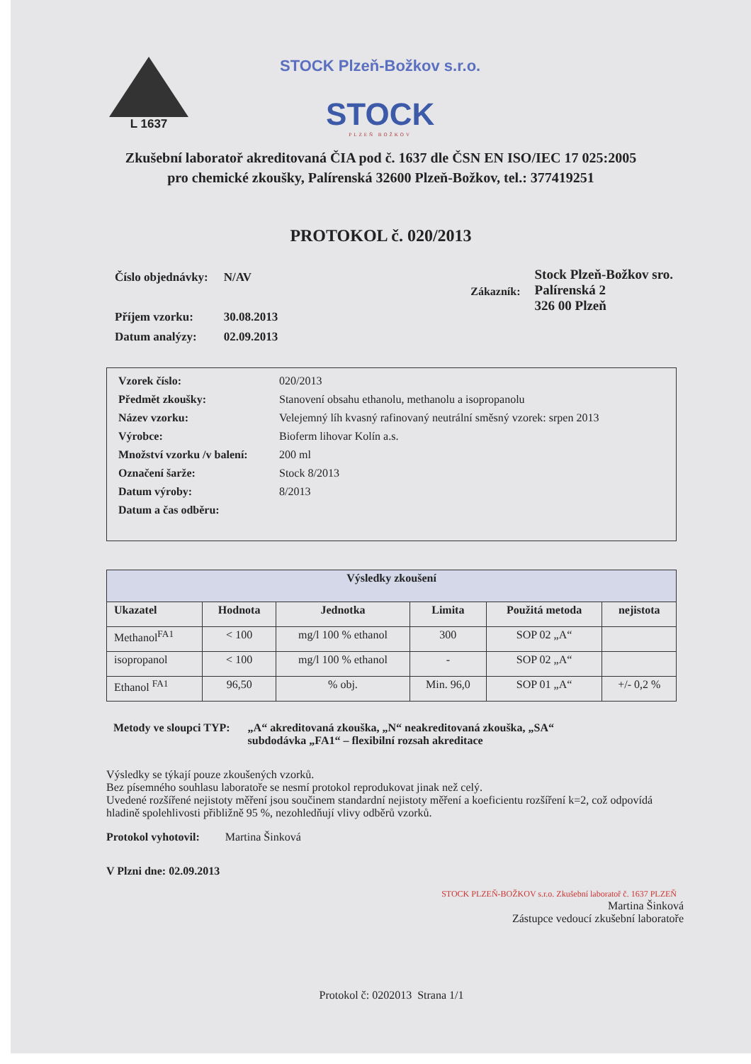L 1637
STOCK Plzeň-Božkov s.r.o.
STOCK
PLZEŇ BOŽKOV
Zkušební laboratoř akreditovaná ČIA pod č. 1637 dle ČSN EN ISO/IEC 17 025:2005
pro chemické zkoušky, Palírenská 32600 Plzeň-Božkov, tel.: 377419251
PROTOKOL č. 020/2013
| Číslo objednávky: | N/AV |
| Příjem vzorku: | 30.08.2013 |
| Datum analýzy: | 02.09.2013 |
Zákazník:
Stock Plzeň-Božkov sro.
Palírenská 2
326 00 Plzeň
| Vzorek číslo: | 020/2013 |
| Předmět zkoušky: | Stanovení obsahu ethanolu, methanolu a isopropanolu |
| Název vzorku: | Velejemný líh kvasný rafinovaný neutrální směsný vzorek: srpen 2013 |
| Výrobce: | Bioferm lihovar Kolín a.s. |
| Množství vzorku /v balení: | 200 ml |
| Označení šarže: | Stock 8/2013 |
| Datum výroby: | 8/2013 |
| Datum a čas odběru: | |
| Výsledky zkoušení | | | | | |
| --- | --- | --- | --- | --- | --- |
| Ukazatel | Hodnota | Jednotka | Limita | Použitá metoda | nejistota |
| Methanol<sup>FA1</sup> | < 100 | mg/l 100 % ethanol | 300 | SOP 02 „A“ | |
| isopropanol | < 100 | mg/l 100 % ethanol | - | SOP 02 „A“ | |
| Ethanol <sup>FA1</sup> | 96,50 | % obj. | Min. 96,0 | SOP 01 „A“ | +/- 0,2 % |
Metody ve sloupci TYP: „A“ akreditovaná zkouška, „N“ neakreditovaná zkouška, „SA“
subdodávka „FA1“ – flexibilní rozsah akreditace
Výsledky se týkají pouze zkoušených vzorků.
Bez písemného souhlasu laboratoře se nesmí protokol reprodukovat jinak než celý.
Uvedené rozšířené nejistoty měření jsou součinem standardní nejistoty měření a koeficientu rozšíření k=2, což odpovídá hladině spolehlivosti přibližně 95 %, nezohledňují vlivy odběrů vzorků.
Protokol vyhotovil: Martina Šinková
V Plzni dne: 02.09.2013
STOCK PLZEŇ-BOŽKOV s.r.o. Zkušební laboratoř č. 1637 PLZEŇ
Martina Šinková
Zástupce vedoucí zkušební laboratoře
Protokol č: 0202013 Strana 1/1